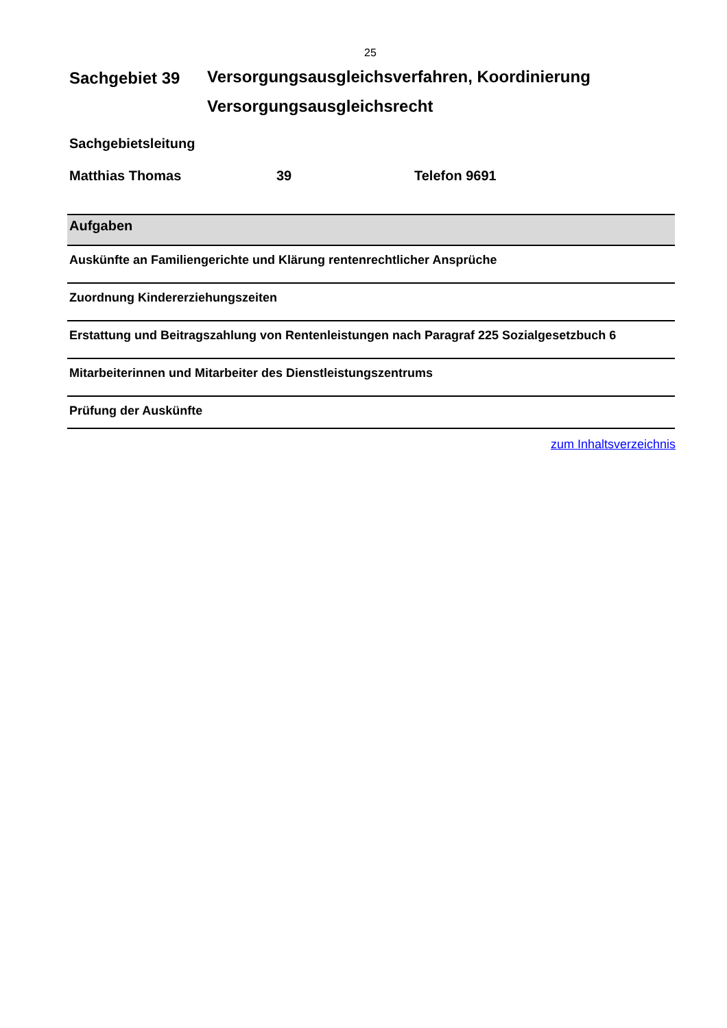25
Sachgebiet 39
Versorgungsausgleichsverfahren, Koordinierung
Versorgungsausgleichsrecht
Sachgebietsleitung
Matthias Thomas 39 Telefon 9691
| Aufgaben |
| --- |
| Auskünfte an Familiengerichte und Klärung rentenrechtlicher Ansprüche |
| Zuordnung Kindererziehungszeiten |
| Erstattung und Beitragszahlung von Rentenleistungen nach Paragraf 225 Sozialgesetzbuch 6 |
| Mitarbeiterinnen und Mitarbeiter des Dienstleistungszentrums |
| Prüfung der Auskünfte |
zum Inhaltsverzeichnis